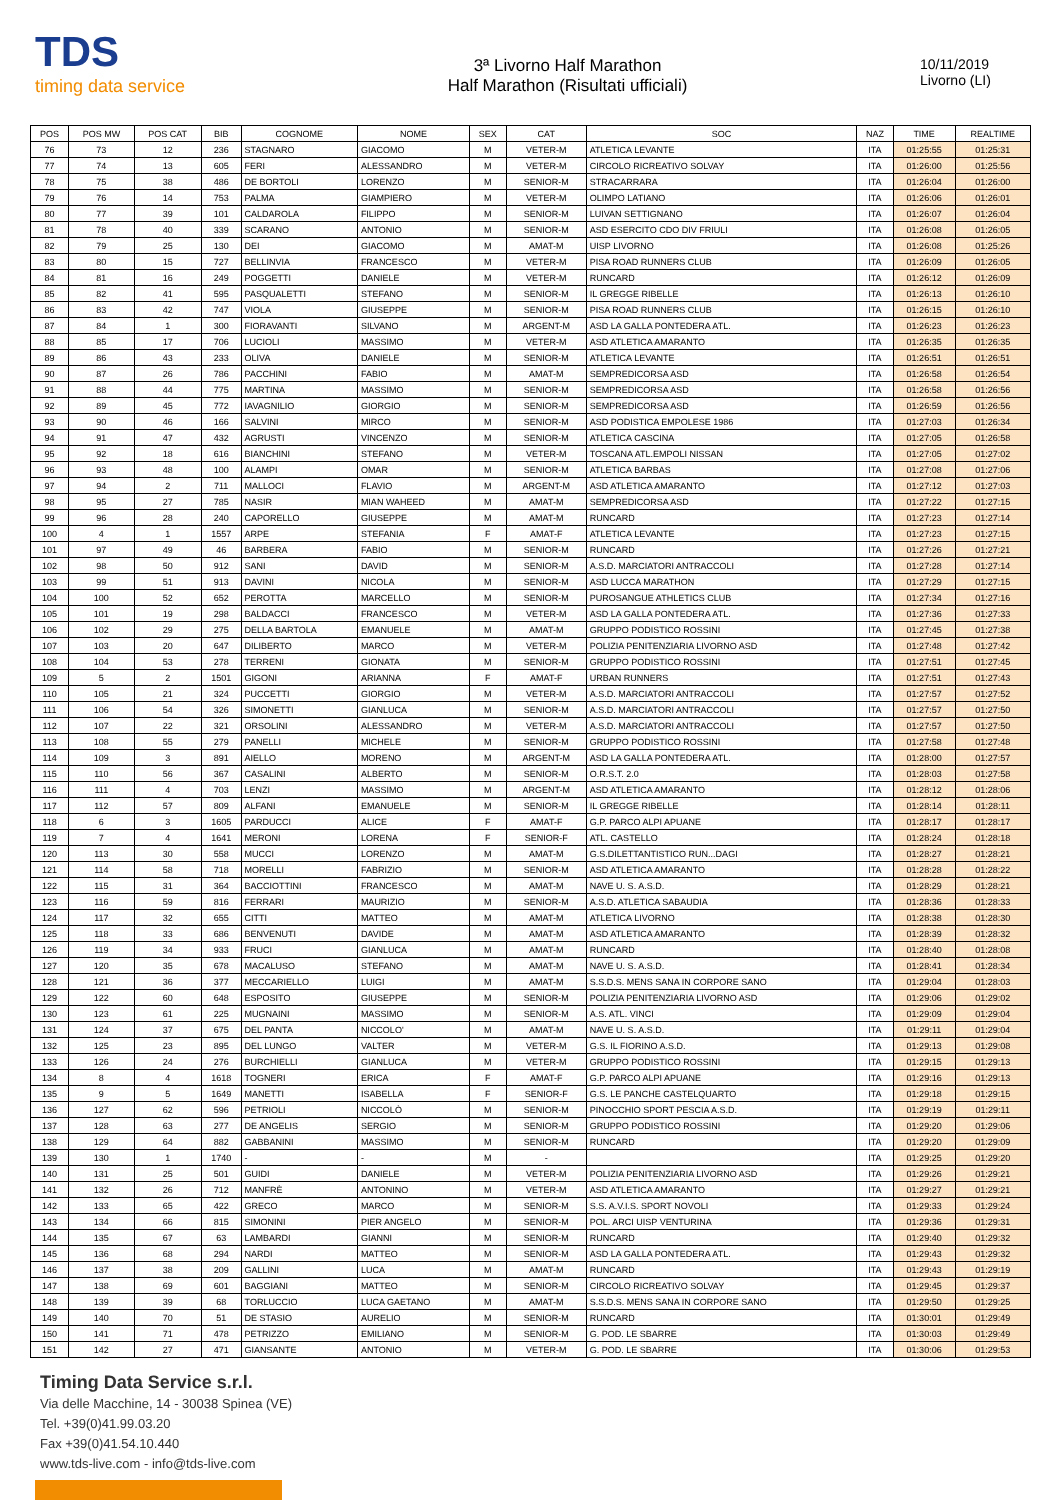TDS
timing data service
3ª Livorno Half Marathon
Half Marathon (Risultati ufficiali)
10/11/2019
Livorno (LI)
| POS | POS MW | POS CAT | BIB | COGNOME | NOME | SEX | CAT | SOC | NAZ | TIME | REALTIME |
| --- | --- | --- | --- | --- | --- | --- | --- | --- | --- | --- | --- |
| 76 | 73 | 12 | 236 | STAGNARO | GIACOMO | M | VETER-M | ATLETICA LEVANTE | ITA | 01:25:55 | 01:25:31 |
| 77 | 74 | 13 | 605 | FERI | ALESSANDRO | M | VETER-M | CIRCOLO RICREATIVO SOLVAY | ITA | 01:26:00 | 01:25:56 |
| 78 | 75 | 38 | 486 | DE BORTOLI | LORENZO | M | SENIOR-M | STRACARRARA | ITA | 01:26:04 | 01:26:00 |
| 79 | 76 | 14 | 753 | PALMA | GIAMPIERO | M | VETER-M | OLIMPO LATIANO | ITA | 01:26:06 | 01:26:01 |
| 80 | 77 | 39 | 101 | CALDAROLA | FILIPPO | M | SENIOR-M | LUIVAN SETTIGNANO | ITA | 01:26:07 | 01:26:04 |
| 81 | 78 | 40 | 339 | SCARANO | ANTONIO | M | SENIOR-M | ASD ESERCITO CDO DIV FRIULI | ITA | 01:26:08 | 01:26:05 |
| 82 | 79 | 25 | 130 | DEI | GIACOMO | M | AMAT-M | UISP LIVORNO | ITA | 01:26:08 | 01:25:26 |
| 83 | 80 | 15 | 727 | BELLINVIA | FRANCESCO | M | VETER-M | PISA ROAD RUNNERS CLUB | ITA | 01:26:09 | 01:26:05 |
| 84 | 81 | 16 | 249 | POGGETTI | DANIELE | M | VETER-M | RUNCARD | ITA | 01:26:12 | 01:26:09 |
| 85 | 82 | 41 | 595 | PASQUALETTI | STEFANO | M | SENIOR-M | IL GREGGE RIBELLE | ITA | 01:26:13 | 01:26:10 |
| 86 | 83 | 42 | 747 | VIOLA | GIUSEPPE | M | SENIOR-M | PISA ROAD RUNNERS CLUB | ITA | 01:26:15 | 01:26:10 |
| 87 | 84 | 1 | 300 | FIORAVANTI | SILVANO | M | ARGENT-M | ASD LA GALLA PONTEDERA ATL. | ITA | 01:26:23 | 01:26:23 |
| 88 | 85 | 17 | 706 | LUCIOLI | MASSIMO | M | VETER-M | ASD ATLETICA AMARANTO | ITA | 01:26:35 | 01:26:35 |
| 89 | 86 | 43 | 233 | OLIVA | DANIELE | M | SENIOR-M | ATLETICA LEVANTE | ITA | 01:26:51 | 01:26:51 |
| 90 | 87 | 26 | 786 | PACCHINI | FABIO | M | AMAT-M | SEMPREDICORSA ASD | ITA | 01:26:58 | 01:26:54 |
| 91 | 88 | 44 | 775 | MARTINA | MASSIMO | M | SENIOR-M | SEMPREDICORSA ASD | ITA | 01:26:58 | 01:26:56 |
| 92 | 89 | 45 | 772 | IAVAGNILIO | GIORGIO | M | SENIOR-M | SEMPREDICORSA ASD | ITA | 01:26:59 | 01:26:56 |
| 93 | 90 | 46 | 166 | SALVINI | MIRCO | M | SENIOR-M | ASD PODISTICA EMPOLESE 1986 | ITA | 01:27:03 | 01:26:34 |
| 94 | 91 | 47 | 432 | AGRUSTI | VINCENZO | M | SENIOR-M | ATLETICA CASCINA | ITA | 01:27:05 | 01:26:58 |
| 95 | 92 | 18 | 616 | BIANCHINI | STEFANO | M | VETER-M | TOSCANA ATL.EMPOLI NISSAN | ITA | 01:27:05 | 01:27:02 |
| 96 | 93 | 48 | 100 | ALAMPI | OMAR | M | SENIOR-M | ATLETICA BARBAS | ITA | 01:27:08 | 01:27:06 |
| 97 | 94 | 2 | 711 | MALLOCI | FLAVIO | M | ARGENT-M | ASD ATLETICA AMARANTO | ITA | 01:27:12 | 01:27:03 |
| 98 | 95 | 27 | 785 | NASIR | MIAN WAHEED | M | AMAT-M | SEMPREDICORSA ASD | ITA | 01:27:22 | 01:27:15 |
| 99 | 96 | 28 | 240 | CAPORELLO | GIUSEPPE | M | AMAT-M | RUNCARD | ITA | 01:27:23 | 01:27:14 |
| 100 | 4 | 1 | 1557 | ARPE | STEFANIA | F | AMAT-F | ATLETICA LEVANTE | ITA | 01:27:23 | 01:27:15 |
| 101 | 97 | 49 | 46 | BARBERA | FABIO | M | SENIOR-M | RUNCARD | ITA | 01:27:26 | 01:27:21 |
| 102 | 98 | 50 | 912 | SANI | DAVID | M | SENIOR-M | A.S.D. MARCIATORI ANTRACCOLI | ITA | 01:27:28 | 01:27:14 |
| 103 | 99 | 51 | 913 | DAVINI | NICOLA | M | SENIOR-M | ASD LUCCA MARATHON | ITA | 01:27:29 | 01:27:15 |
| 104 | 100 | 52 | 652 | PEROTTA | MARCELLO | M | SENIOR-M | PUROSANGUE ATHLETICS CLUB | ITA | 01:27:34 | 01:27:16 |
| 105 | 101 | 19 | 298 | BALDACCI | FRANCESCO | M | VETER-M | ASD LA GALLA PONTEDERA ATL. | ITA | 01:27:36 | 01:27:33 |
| 106 | 102 | 29 | 275 | DELLA BARTOLA | EMANUELE | M | AMAT-M | GRUPPO PODISTICO ROSSINI | ITA | 01:27:45 | 01:27:38 |
| 107 | 103 | 20 | 647 | DILIBERTO | MARCO | M | VETER-M | POLIZIA PENITENZIARIA LIVORNO ASD | ITA | 01:27:48 | 01:27:42 |
| 108 | 104 | 53 | 278 | TERRENI | GIONATA | M | SENIOR-M | GRUPPO PODISTICO ROSSINI | ITA | 01:27:51 | 01:27:45 |
| 109 | 5 | 2 | 1501 | GIGONI | ARIANNA | F | AMAT-F | URBAN RUNNERS | ITA | 01:27:51 | 01:27:43 |
| 110 | 105 | 21 | 324 | PUCCETTI | GIORGIO | M | VETER-M | A.S.D. MARCIATORI ANTRACCOLI | ITA | 01:27:57 | 01:27:52 |
| 111 | 106 | 54 | 326 | SIMONETTI | GIANLUCA | M | SENIOR-M | A.S.D. MARCIATORI ANTRACCOLI | ITA | 01:27:57 | 01:27:50 |
| 112 | 107 | 22 | 321 | ORSOLINI | ALESSANDRO | M | VETER-M | A.S.D. MARCIATORI ANTRACCOLI | ITA | 01:27:57 | 01:27:50 |
| 113 | 108 | 55 | 279 | PANELLI | MICHELE | M | SENIOR-M | GRUPPO PODISTICO ROSSINI | ITA | 01:27:58 | 01:27:48 |
| 114 | 109 | 3 | 891 | AIELLO | MORENO | M | ARGENT-M | ASD LA GALLA PONTEDERA ATL. | ITA | 01:28:00 | 01:27:57 |
| 115 | 110 | 56 | 367 | CASALINI | ALBERTO | M | SENIOR-M | O.R.S.T. 2.0 | ITA | 01:28:03 | 01:27:58 |
| 116 | 111 | 4 | 703 | LENZI | MASSIMO | M | ARGENT-M | ASD ATLETICA AMARANTO | ITA | 01:28:12 | 01:28:06 |
| 117 | 112 | 57 | 809 | ALFANI | EMANUELE | M | SENIOR-M | IL GREGGE RIBELLE | ITA | 01:28:14 | 01:28:11 |
| 118 | 6 | 3 | 1605 | PARDUCCI | ALICE | F | AMAT-F | G.P. PARCO ALPI APUANE | ITA | 01:28:17 | 01:28:17 |
| 119 | 7 | 4 | 1641 | MERONI | LORENA | F | SENIOR-F | ATL. CASTELLO | ITA | 01:28:24 | 01:28:18 |
| 120 | 113 | 30 | 558 | MUCCI | LORENZO | M | AMAT-M | G.S.DILETTANTISTICO RUN...DAGI | ITA | 01:28:27 | 01:28:21 |
| 121 | 114 | 58 | 718 | MORELLI | FABRIZIO | M | SENIOR-M | ASD ATLETICA AMARANTO | ITA | 01:28:28 | 01:28:22 |
| 122 | 115 | 31 | 364 | BACCIOTTINI | FRANCESCO | M | AMAT-M | NAVE U. S. A.S.D. | ITA | 01:28:29 | 01:28:21 |
| 123 | 116 | 59 | 816 | FERRARI | MAURIZIO | M | SENIOR-M | A.S.D. ATLETICA SABAUDIA | ITA | 01:28:36 | 01:28:33 |
| 124 | 117 | 32 | 655 | CITTI | MATTEO | M | AMAT-M | ATLETICA LIVORNO | ITA | 01:28:38 | 01:28:30 |
| 125 | 118 | 33 | 686 | BENVENUTI | DAVIDE | M | AMAT-M | ASD ATLETICA AMARANTO | ITA | 01:28:39 | 01:28:32 |
| 126 | 119 | 34 | 933 | FRUCI | GIANLUCA | M | AMAT-M | RUNCARD | ITA | 01:28:40 | 01:28:08 |
| 127 | 120 | 35 | 678 | MACALUSO | STEFANO | M | AMAT-M | NAVE U. S. A.S.D. | ITA | 01:28:41 | 01:28:34 |
| 128 | 121 | 36 | 377 | MECCARIELLO | LUIGI | M | AMAT-M | S.S.D.S. MENS SANA IN CORPORE SANO | ITA | 01:29:04 | 01:28:03 |
| 129 | 122 | 60 | 648 | ESPOSITO | GIUSEPPE | M | SENIOR-M | POLIZIA PENITENZIARIA LIVORNO ASD | ITA | 01:29:06 | 01:29:02 |
| 130 | 123 | 61 | 225 | MUGNAINI | MASSIMO | M | SENIOR-M | A.S. ATL. VINCI | ITA | 01:29:09 | 01:29:04 |
| 131 | 124 | 37 | 675 | DEL PANTA | NICCOLO' | M | AMAT-M | NAVE U. S. A.S.D. | ITA | 01:29:11 | 01:29:04 |
| 132 | 125 | 23 | 895 | DEL LUNGO | VALTER | M | VETER-M | G.S. IL FIORINO A.S.D. | ITA | 01:29:13 | 01:29:08 |
| 133 | 126 | 24 | 276 | BURCHIELLI | GIANLUCA | M | VETER-M | GRUPPO PODISTICO ROSSINI | ITA | 01:29:15 | 01:29:13 |
| 134 | 8 | 4 | 1618 | TOGNERI | ERICA | F | AMAT-F | G.P. PARCO ALPI APUANE | ITA | 01:29:16 | 01:29:13 |
| 135 | 9 | 5 | 1649 | MANETTI | ISABELLA | F | SENIOR-F | G.S. LE PANCHE CASTELQUARTO | ITA | 01:29:18 | 01:29:15 |
| 136 | 127 | 62 | 596 | PETRIOLI | NICCOLÒ | M | SENIOR-M | PINOCCHIO SPORT PESCIA A.S.D. | ITA | 01:29:19 | 01:29:11 |
| 137 | 128 | 63 | 277 | DE ANGELIS | SERGIO | M | SENIOR-M | GRUPPO PODISTICO ROSSINI | ITA | 01:29:20 | 01:29:06 |
| 138 | 129 | 64 | 882 | GABBANINI | MASSIMO | M | SENIOR-M | RUNCARD | ITA | 01:29:20 | 01:29:09 |
| 139 | 130 | 1 | 1740 | - | - | M | - | | ITA | 01:29:25 | 01:29:20 |
| 140 | 131 | 25 | 501 | GUIDI | DANIELE | M | VETER-M | POLIZIA PENITENZIARIA LIVORNO ASD | ITA | 01:29:26 | 01:29:21 |
| 141 | 132 | 26 | 712 | MANFRÈ | ANTONINO | M | VETER-M | ASD ATLETICA AMARANTO | ITA | 01:29:27 | 01:29:21 |
| 142 | 133 | 65 | 422 | GRECO | MARCO | M | SENIOR-M | S.S. A.V.I.S. SPORT NOVOLI | ITA | 01:29:33 | 01:29:24 |
| 143 | 134 | 66 | 815 | SIMONINI | PIER ANGELO | M | SENIOR-M | POL. ARCI UISP VENTURINA | ITA | 01:29:36 | 01:29:31 |
| 144 | 135 | 67 | 63 | LAMBARDI | GIANNI | M | SENIOR-M | RUNCARD | ITA | 01:29:40 | 01:29:32 |
| 145 | 136 | 68 | 294 | NARDI | MATTEO | M | SENIOR-M | ASD LA GALLA PONTEDERA ATL. | ITA | 01:29:43 | 01:29:32 |
| 146 | 137 | 38 | 209 | GALLINI | LUCA | M | AMAT-M | RUNCARD | ITA | 01:29:43 | 01:29:19 |
| 147 | 138 | 69 | 601 | BAGGIANI | MATTEO | M | SENIOR-M | CIRCOLO RICREATIVO SOLVAY | ITA | 01:29:45 | 01:29:37 |
| 148 | 139 | 39 | 68 | TORLUCCIO | LUCA GAETANO | M | AMAT-M | S.S.D.S. MENS SANA IN CORPORE SANO | ITA | 01:29:50 | 01:29:25 |
| 149 | 140 | 70 | 51 | DE STASIO | AURELIO | M | SENIOR-M | RUNCARD | ITA | 01:30:01 | 01:29:49 |
| 150 | 141 | 71 | 478 | PETRIZZO | EMILIANO | M | SENIOR-M | G. POD. LE SBARRE | ITA | 01:30:03 | 01:29:49 |
| 151 | 142 | 27 | 471 | GIANSANTE | ANTONIO | M | VETER-M | G. POD. LE SBARRE | ITA | 01:30:06 | 01:29:53 |
Timing Data Service s.r.l.
Via delle Macchine, 14 - 30038 Spinea (VE)
Tel. +39(0)41.99.03.20
Fax +39(0)41.54.10.440
www.tds-live.com - info@tds-live.com